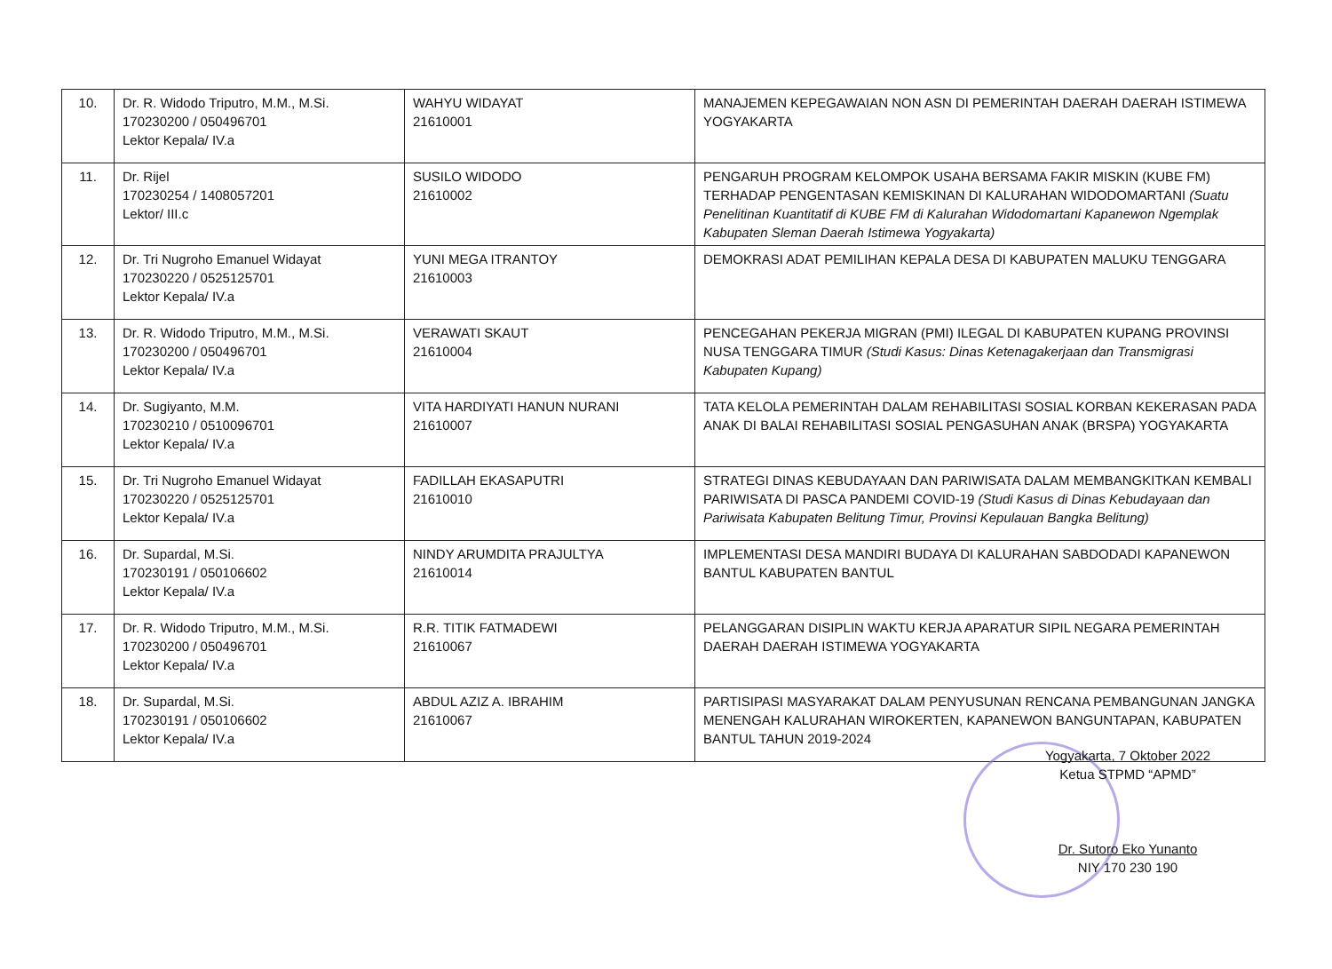| 10. | Dr. R. Widodo Triputro, M.M., M.Si. 170230200 / 050496701 Lektor Kepala/ IV.a | WAHYU WIDAYAT 21610001 | MANAJEMEN KEPEGAWAIAN NON ASN DI PEMERINTAH DAERAH DAERAH ISTIMEWA YOGYAKARTA |
| 11. | Dr. Rijel 170230254 / 1408057201 Lektor/ III.c | SUSILO WIDODO 21610002 | PENGARUH PROGRAM KELOMPOK USAHA BERSAMA FAKIR MISKIN (KUBE FM) TERHADAP PENGENTASAN KEMISKINAN DI KALURAHAN WIDODOMARTANI (Suatu Penelitinan Kuantitatif di KUBE FM di Kalurahan Widodomartani Kapanewon Ngemplak Kabupaten Sleman Daerah Istimewa Yogyakarta) |
| 12. | Dr. Tri Nugroho Emanuel Widayat 170230220 / 0525125701 Lektor Kepala/ IV.a | YUNI MEGA ITRANTOY 21610003 | DEMOKRASI ADAT PEMILIHAN KEPALA DESA DI KABUPATEN MALUKU TENGGARA |
| 13. | Dr. R. Widodo Triputro, M.M., M.Si. 170230200 / 050496701 Lektor Kepala/ IV.a | VERAWATI SKAUT 21610004 | PENCEGAHAN PEKERJA MIGRAN (PMI) ILEGAL DI KABUPATEN KUPANG PROVINSI NUSA TENGGARA TIMUR (Studi Kasus: Dinas Ketenagakerjaan dan Transmigrasi Kabupaten Kupang) |
| 14. | Dr. Sugiyanto, M.M. 170230210 / 0510096701 Lektor Kepala/ IV.a | VITA HARDIYATI HANUN NURANI 21610007 | TATA KELOLA PEMERINTAH DALAM REHABILITASI SOSIAL KORBAN KEKERASAN PADA ANAK DI BALAI REHABILITASI SOSIAL PENGASUHAN ANAK (BRSPA) YOGYAKARTA |
| 15. | Dr. Tri Nugroho Emanuel Widayat 170230220 / 0525125701 Lektor Kepala/ IV.a | FADILLAH EKASAPUTRI 21610010 | STRATEGI DINAS KEBUDAYAAN DAN PARIWISATA DALAM MEMBANGKITKAN KEMBALI PARIWISATA DI PASCA PANDEMI COVID-19 (Studi Kasus di Dinas Kebudayaan dan Pariwisata Kabupaten Belitung Timur, Provinsi Kepulauan Bangka Belitung) |
| 16. | Dr. Supardal, M.Si. 170230191 / 050106602 Lektor Kepala/ IV.a | NINDY ARUMDITA PRAJULTYA 21610014 | IMPLEMENTASI DESA MANDIRI BUDAYA DI KALURAHAN SABDODADI KAPANEWON BANTUL KABUPATEN BANTUL |
| 17. | Dr. R. Widodo Triputro, M.M., M.Si. 170230200 / 050496701 Lektor Kepala/ IV.a | R.R. TITIK FATMADEWI 21610067 | PELANGGARAN DISIPLIN WAKTU KERJA APARATUR SIPIL NEGARA PEMERINTAH DAERAH DAERAH ISTIMEWA YOGYAKARTA |
| 18. | Dr. Supardal, M.Si. 170230191 / 050106602 Lektor Kepala/ IV.a | ABDUL AZIZ A. IBRAHIM 21610067 | PARTISIPASI MASYARAKAT DALAM PENYUSUNAN RENCANA PEMBANGUNAN JANGKA MENENGAH KALURAHAN WIROKERTEN, KAPANEWON BANGUNTAPAN, KABUPATEN BANTUL TAHUN 2019-2024 |
Yogyakarta, 7 Oktober 2022
Ketua STPMD “APMD”
Dr. Sutoro Eko Yunanto
NIY 170 230 190